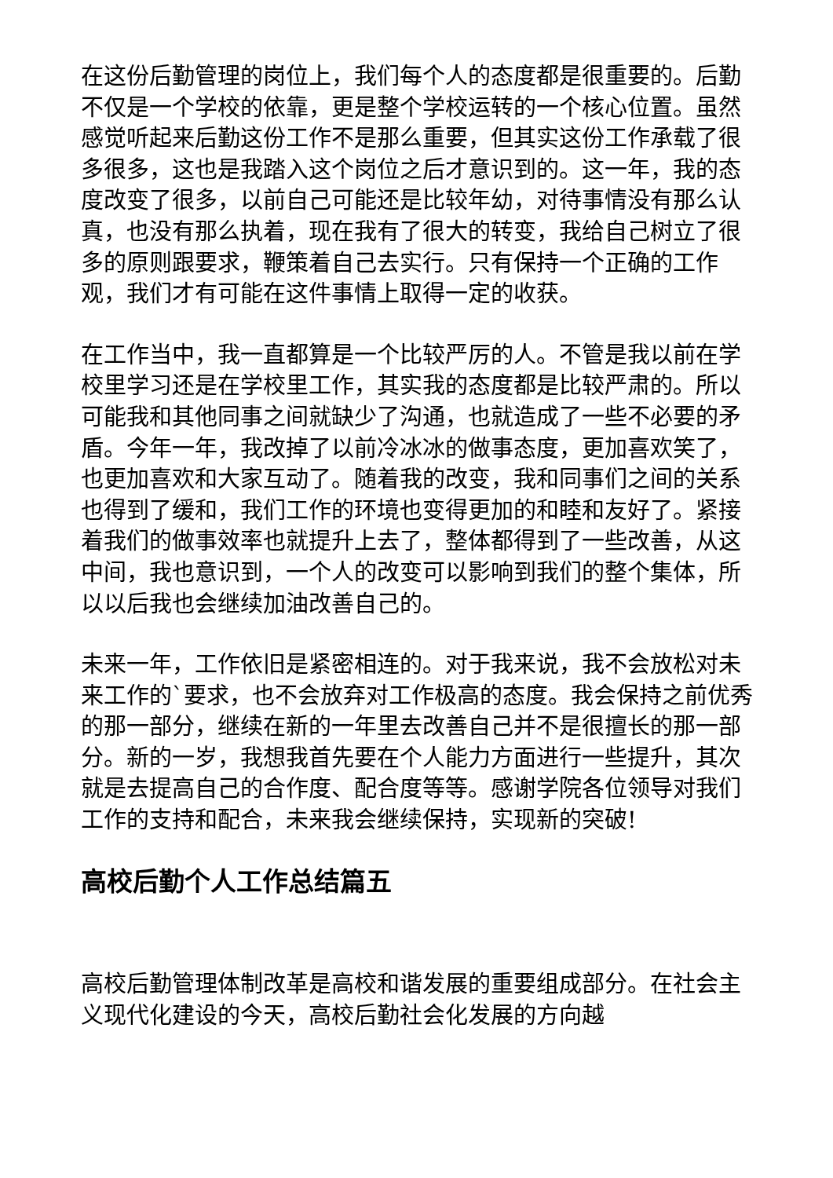在这份后勤管理的岗位上，我们每个人的态度都是很重要的。后勤不仅是一个学校的依靠，更是整个学校运转的一个核心位置。虽然感觉听起来后勤这份工作不是那么重要，但其实这份工作承载了很多很多，这也是我踏入这个岗位之后才意识到的。这一年，我的态度改变了很多，以前自己可能还是比较年幼，对待事情没有那么认真，也没有那么执着，现在我有了很大的转变，我给自己树立了很多的原则跟要求，鞭策着自己去实行。只有保持一个正确的工作观，我们才有可能在这件事情上取得一定的收获。
在工作当中，我一直都算是一个比较严厉的人。不管是我以前在学校里学习还是在学校里工作，其实我的态度都是比较严肃的。所以可能我和其他同事之间就缺少了沟通，也就造成了一些不必要的矛盾。今年一年，我改掉了以前冷冰冰的做事态度，更加喜欢笑了，也更加喜欢和大家互动了。随着我的改变，我和同事们之间的关系也得到了缓和，我们工作的环境也变得更加的和睦和友好了。紧接着我们的做事效率也就提升上去了，整体都得到了一些改善，从这中间，我也意识到，一个人的改变可以影响到我们的整个集体，所以以后我也会继续加油改善自己的。
未来一年，工作依旧是紧密相连的。对于我来说，我不会放松对未来工作的`要求，也不会放弃对工作极高的态度。我会保持之前优秀的那一部分，继续在新的一年里去改善自己并不是很擅长的那一部分。新的一岁，我想我首先要在个人能力方面进行一些提升，其次就是去提高自己的合作度、配合度等等。感谢学院各位领导对我们工作的支持和配合，未来我会继续保持，实现新的突破!
高校后勤个人工作总结篇五
高校后勤管理体制改革是高校和谐发展的重要组成部分。在社会主义现代化建设的今天，高校后勤社会化发展的方向越